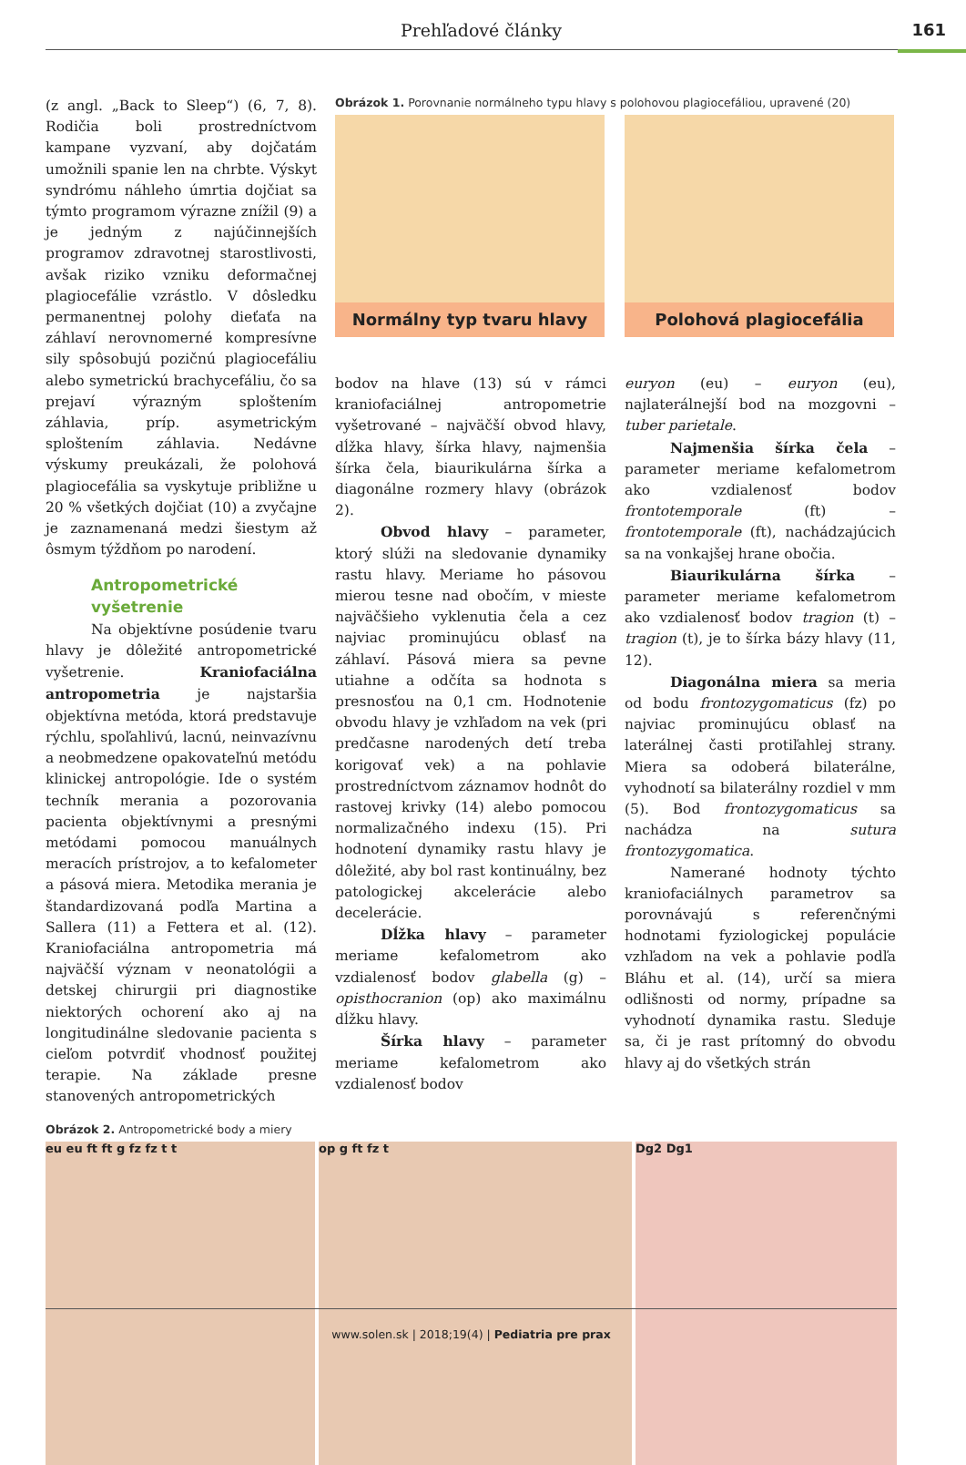Prehľadové články 161
(z angl. „Back to Sleep“) (6, 7, 8). Rodičia boli prostredníctvom kampane vyzvaní, aby dojčatám umožnili spanie len na chrbte. Výskyt syndrómu náhleho úmrtia dojčiat sa týmto programom výrazne znížil (9) a je jedným z najúčinnejších programov zdravotnej starostlivosti, avšak riziko vzniku deformačnej plagiocefálie vzrástlo. V dôsledku permanentnej polohy dieťaťa na záhlaví nerovnomerné kompresívne sily spôsobujú pozičnú plagiocefáliu alebo symetrickú brachycefáliu, čo sa prejaví výrazným sploštením záhlavia, príp. asymetrickým sploštením záhlavia. Nedávne výskumy preukázali, že polohová plagiocefália sa vyskytuje približne u 20 % všetkých dojčiat (10) a zvyčajne je zaznamenaná medzi šiestym až ôsmym týždňom po narodení.
Antropometrické vyšetrenie
Na objektívne posúdenie tvaru hlavy je dôležité antropometrické vyšetrenie. Kraniofaciálna antropometria je najstaršia objektívna metóda, ktorá predstavuje rýchlu, spoľahlivú, lacnú, neinvazívnu a neobmedzene opakovateľnú metódu klinickej antropológie. Ide o systém techník merania a pozorovania pacienta objektívnymi a presnými metódami pomocou manuálnych meracích prístrojov, a to kefalometer a pásová miera. Metodika merania je štandardizovaná podľa Martina a Sallera (11) a Fettera et al. (12). Kraniofaciálna antropometria má najväčší význam v neonatológii a detskej chirurgii pri diagnostike niektorých ochorení ako aj na longitudinálne sledovanie pacienta s cieľom potvrdiť vhodnosť použitej terapie. Na základe presne stanovených antropometrických
Obrázok 1. Porovnanie normálneho typu hlavy s polohovou plagiocefáliou, upravené (20)
Normálny typ tvaru hlavy
Polohová plagiocefália
bodov na hlave (13) sú v rámci kraniofaciálnej antropometrie vyšetrované – najväčší obvod hlavy, dĺžka hlavy, šírka hlavy, najmenšia šírka čela, biaurikulárna šírka a diagonálne rozmery hlavy (obrázok 2).
Obvod hlavy – parameter, ktorý slúži na sledovanie dynamiky rastu hlavy. Meriame ho pásovou mierou tesne nad obočím, v mieste najväčšieho vyklenutia čela a cez najviac prominujúcu oblasť na záhlaví. Pásová miera sa pevne utiahne a odčíta sa hodnota s presnosťou na 0,1 cm. Hodnotenie obvodu hlavy je vzhľadom na vek (pri predčasne narodených detí treba korigovať vek) a na pohlavie prostredníctvom záznamov hodnôt do rastovej krivky (14) alebo pomocou normalizačného indexu (15). Pri hodnotení dynamiky rastu hlavy je dôležité, aby bol rast kontinuálny, bez patologickej akcelerácie alebo decelerácie.
Dĺžka hlavy – parameter meriame kefalometrom ako vzdialenosť bodov glabella (g) – opisthocranion (op) ako maximálnu dĺžku hlavy.
Šírka hlavy – parameter meriame kefalometrom ako vzdialenosť bodov
euryon (eu) – euryon (eu), najlaterálnejší bod na mozgovni – tuber parietale.
Najmenšia šírka čela – parameter meriame kefalometrom ako vzdialenosť bodov frontotemporale (ft) – frontotemporale (ft), nachádzajúcich sa na vonkajšej hrane obočia.
Biaurikulárna šírka – parameter meriame kefalometrom ako vzdialenosť bodov tragion (t) – tragion (t), je to šírka bázy hlavy (11, 12).
Diagonálna miera sa meria od bodu frontozygomaticus (fz) po najviac prominujúcu oblasť na laterálnej časti protiľahlej strany. Miera sa odoberá bilaterálne, vyhodnotí sa bilaterálny rozdiel v mm (5). Bod frontozygomaticus sa nachádza na sutura frontozygomatica.
Namerané hodnoty týchto kraniofaciálnych parametrov sa porovnávajú s referenčnými hodnotami fyziologickej populácie vzhľadom na vek a pohlavie podľa Bláhu et al. (14), určí sa miera odlišnosti od normy, prípadne sa vyhodnotí dynamika rastu. Sleduje sa, či je rast prítomný do obvodu hlavy aj do všetkých strán
Obrázok 2. Antropometrické body a miery
eu eu ft ft g fz fz t t op g ft fz t Dg2 Dg1
www.solen.sk | 2018;19(4) | Pediatria pre prax